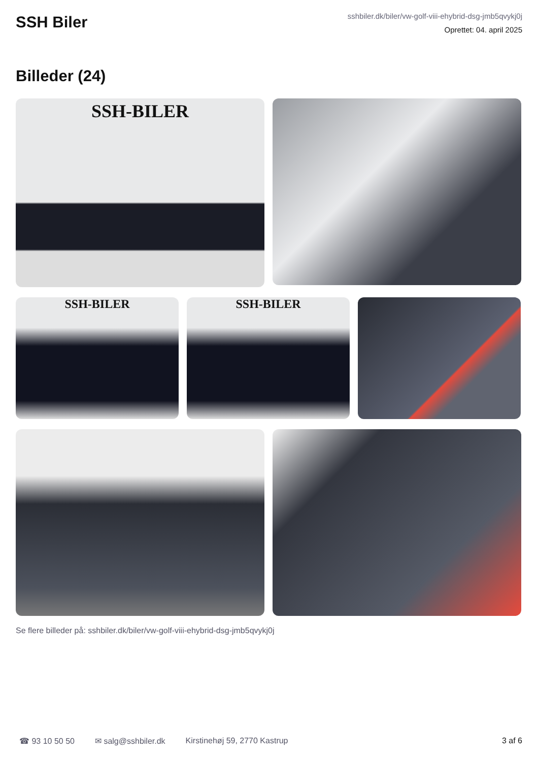SSH Biler
sshbiler.dk/biler/vw-golf-viii-ehybrid-dsg-jmb5qvykj0j
Oprettet: 04. april 2025
Billeder (24)
SSH-BILER
SSH-BILER SSH-BILER
Se flere billeder på: sshbiler.dk/biler/vw-golf-viii-ehybrid-dsg-jmb5qvykj0j
☎ 93 10 50 50 ✉ salg@sshbiler.dk Kirstinehøj 59, 2770 Kastrup 3 af 6